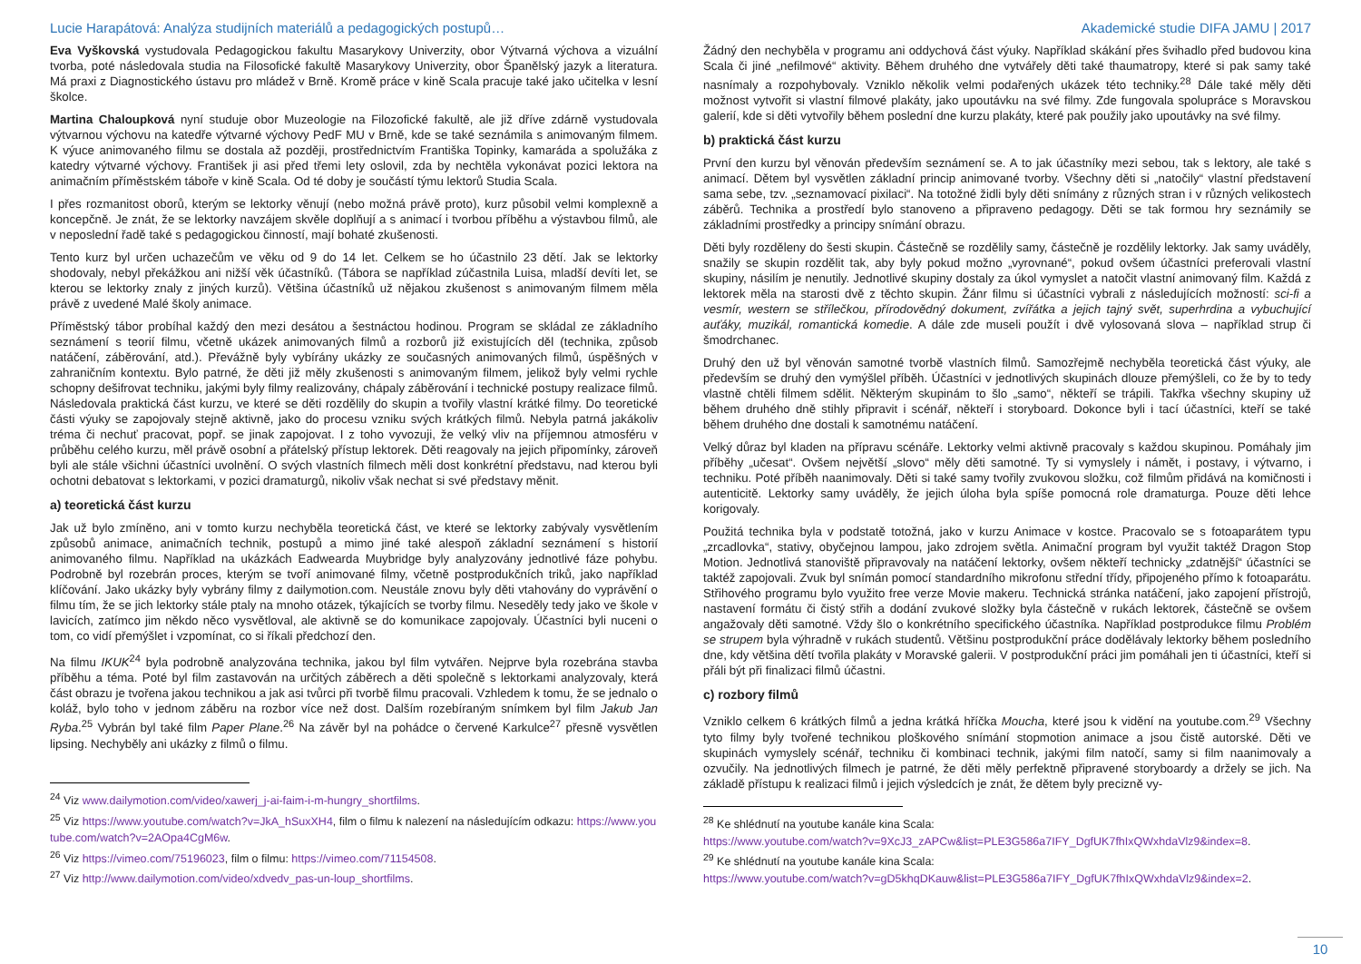Lucie Harapátová: Analýza studijních materiálů a pedagogických postupů… Akademické studie DIFA JAMU | 2017
Eva Vyškovská vystudovala Pedagogickou fakultu Masarykovy Univerzity, obor Výtvarná výchova a vizuální tvorba, poté následovala studia na Filosofické fakultě Masarykovy Univerzity, obor Španělský jazyk a literatura. Má praxi z Diagnostického ústavu pro mládež v Brně. Kromě práce v kině Scala pracuje také jako učitelka v lesní školce.
Martina Chaloupková nyní studuje obor Muzeologie na Filozofické fakultě, ale již dříve zdárně vystudovala výtvarnou výchovu na katedře výtvarné výchovy PedF MU v Brně, kde se také seznámila s animovaným filmem. K výuce animovaného filmu se dostala až později, prostřednictvím Františka Topinky, kamaráda a spolužáka z katedry výtvarné výchovy. František ji asi před třemi lety oslovil, zda by nechtěla vykonávat pozici lektora na animačním příměstském táboře v kině Scala. Od té doby je součástí týmu lektorů Studia Scala.
I přes rozmanitost oborů, kterým se lektorky věnují (nebo možná právě proto), kurz působil velmi komplexně a koncepčně. Je znát, že se lektorky navzájem skvěle doplňují a s animací i tvorbou příběhu a výstavbou filmů, ale v neposlední řadě také s pedagogickou činností, mají bohaté zkušenosti.
Tento kurz byl určen uchazečům ve věku od 9 do 14 let. Celkem se ho účastnilo 23 dětí. Jak se lektorky shodovaly, nebyl překážkou ani nižší věk účastníků. (Tábora se například zúčastnila Luisa, mladší devíti let, se kterou se lektorky znaly z jiných kurzů). Většina účastníků už nějakou zkušenost s animovaným filmem měla právě z uvedené Malé školy animace.
Příměstský tábor probíhal každý den mezi desátou a šestnáctou hodinou. Program se skládal ze základního seznámení s teorií filmu, včetně ukázek animovaných filmů a rozborů již existujících děl (technika, způsob natáčení, záběrování, atd.). Převážně byly vybírány ukázky ze současných animovaných filmů, úspěšných v zahraničním kontextu. Bylo patrné, že děti již měly zkušenosti s animovaným filmem, jelikož byly velmi rychle schopny dešifrovat techniku, jakými byly filmy realizovány, chápaly záběrování i technické postupy realizace filmů. Následovala praktická část kurzu, ve které se děti rozdělily do skupin a tvořily vlastní krátké filmy. Do teoretické části výuky se zapojovaly stejně aktivně, jako do procesu vzniku svých krátkých filmů. Nebyla patrná jakákoliv tréma či nechuť pracovat, popř. se jinak zapojovat. I z toho vyvozuji, že velký vliv na příjemnou atmosféru v průběhu celého kurzu, měl právě osobní a přátelský přístup lektorek. Děti reagovaly na jejich připomínky, zároveň byli ale stále všichni účastníci uvolnění. O svých vlastních filmech měli dost konkrétní představu, nad kterou byli ochotni debatovat s lektorkami, v pozici dramaturgů, nikoliv však nechat si své představy měnit.
a) teoretická část kurzu
Jak už bylo zmíněno, ani v tomto kurzu nechyběla teoretická část, ve které se lektorky zabývaly vysvětlením způsobů animace, animačních technik, postupů a mimo jiné také alespoň základní seznámení s historií animovaného filmu. Například na ukázkách Eadwearda Muybridge byly analyzovány jednotlivé fáze pohybu. Podrobně byl rozebrán proces, kterým se tvoří animované filmy, včetně postprodukčních triků, jako například klíčování. Jako ukázky byly vybrány filmy z dailymotion.com. Neustále znovu byly děti vtahovány do vyprávění o filmu tím, že se jich lektorky stále ptaly na mnoho otázek, týkajících se tvorby filmu. Neseděly tedy jako ve škole v lavicích, zatímco jim někdo něco vysvětloval, ale aktivně se do komunikace zapojovaly. Účastníci byli nuceni o tom, co vidí přemýšlet i vzpomínat, co si říkali předchozí den.
Na filmu IKUK<sup>24</sup> byla podrobně analyzována technika, jakou byl film vytvářen. Nejprve byla rozebrána stavba příběhu a téma. Poté byl film zastavován na určitých záběrech a děti společně s lektorkami analyzovaly, která část obrazu je tvořena jakou technikou a jak asi tvůrci při tvorbě filmu pracovali. Vzhledem k tomu, že se jednalo o koláž, bylo toho v jednom záběru na rozbor více než dost. Dalším rozebíraným snímkem byl film Jakub Jan Ryba.<sup>25</sup> Vybrán byl také film Paper Plane.<sup>26</sup> Na závěr byl na pohádce o červené Karkulce<sup>27</sup> přesně vysvětlen lipsing. Nechyběly ani ukázky z filmů o filmu.
<sup>24</sup> Viz www.dailymotion.com/video/xawerj_j-ai-faim-i-m-hungry_shortfilms.
<sup>25</sup> Viz https://www.youtube.com/watch?v=JkA_hSuxXH4, film o filmu k nalezení na následujícím odkazu: https://www.youtube.com/watch?v=2AOpa4CgM6w.
<sup>26</sup> Viz https://vimeo.com/75196023, film o filmu: https://vimeo.com/71154508.
<sup>27</sup> Viz http://www.dailymotion.com/video/xdvedv_pas-un-loup_shortfilms.
Žádný den nechyběla v programu ani oddychová část výuky. Například skákání přes švihadlo před budovou kina Scala či jiné „nefilmové“ aktivity. Během druhého dne vytvářely děti také thaumatropy, které si pak samy také nasnímaly a rozpohybovaly. Vzniklo několik velmi podařených ukázek této techniky.<sup>28</sup> Dále také měly děti možnost vytvořit si vlastní filmové plakáty, jako upoutávku na své filmy. Zde fungovala spolupráce s Moravskou galerií, kde si děti vytvořily během poslední dne kurzu plakáty, které pak použily jako upoutávky na své filmy.
b) praktická část kurzu
První den kurzu byl věnován především seznámení se. A to jak účastníky mezi sebou, tak s lektory, ale také s animací. Dětem byl vysvětlen základní princip animované tvorby. Všechny děti si „natočily“ vlastní představení sama sebe, tzv. „seznamovací pixilaci“. Na totožné židli byly děti snímány z různých stran i v různých velikostech záběrů. Technika a prostředí bylo stanoveno a připraveno pedagogy. Děti se tak formou hry seznámily se základními prostředky a principy snímání obrazu.
Děti byly rozděleny do šesti skupin. Částečně se rozdělily samy, částečně je rozdělily lektorky. Jak samy uváděly, snažily se skupin rozdělit tak, aby byly pokud možno „vyrovnané“, pokud ovšem účastníci preferovali vlastní skupiny, násilím je nenutily. Jednotlivé skupiny dostaly za úkol vymyslet a natočit vlastní animovaný film. Každá z lektorek měla na starosti dvě z těchto skupin. Žánr filmu si účastníci vybrali z následujících možností: sci-fi a vesmír, western se střílečkou, přírodovědný dokument, zvířátka a jejich tajný svět, superhrdina a vybuchující auťáky, muzikál, romantická komedie. A dále zde museli použít i dvě vylosovaná slova – například strup či šmodrchanec.
Druhý den už byl věnován samotné tvorbě vlastních filmů. Samozřejmě nechyběla teoretická část výuky, ale především se druhý den vymýšlel příběh. Účastníci v jednotlivých skupinách dlouze přemýšleli, co že by to tedy vlastně chtěli filmem sdělit. Některým skupinám to šlo „samo“, někteří se trápili. Takřka všechny skupiny už během druhého dně stihly připravit i scénář, někteří i storyboard. Dokonce byli i tací účastníci, kteří se také během druhého dne dostali k samotnému natáčení.
Velký důraz byl kladen na přípravu scénáře. Lektorky velmi aktivně pracovaly s každou skupinou. Pomáhaly jim příběhy „učesat“. Ovšem největší „slovo“ měly děti samotné. Ty si vymyslely i námět, i postavy, i výtvarno, i techniku. Poté příběh naanimovaly. Děti si také samy tvořily zvukovou složku, což filmům přidává na komičnosti i autenticitě. Lektorky samy uváděly, že jejich úloha byla spíše pomocná role dramaturga. Pouze děti lehce korigovaly.
Použitá technika byla v podstatě totožná, jako v kurzu Animace v kostce. Pracovalo se s fotoaparátem typu „zrcadlovka“, stativy, obyčejnou lampou, jako zdrojem světla. Animační program byl využit taktéž Dragon Stop Motion. Jednotlivá stanoviště připravovaly na natáčení lektorky, ovšem někteří technicky „zdatnější“ účastníci se taktéž zapojovali. Zvuk byl snímán pomocí standardního mikrofonu střední třídy, připojeného přímo k fotoaparátu. Střihového programu bylo využito free verze Movie makeru. Technická stránka natáčení, jako zapojení přístrojů, nastavení formátu či čistý střih a dodání zvukové složky byla částečně v rukách lektorek, částečně se ovšem angažovaly děti samotné. Vždy šlo o konkrétního specifického účastníka. Například postprodukce filmu Problém se strupem byla výhradně v rukách studentů. Většinu postprodukční práce dodělávaly lektorky během posledního dne, kdy většina dětí tvořila plakáty v Moravské galerii. V postprodukční práci jim pomáhali jen ti účastníci, kteří si přáli být při finalizaci filmů účastni.
c) rozbory filmů
Vzniklo celkem 6 krátkých filmů a jedna krátká hříčka Moucha, které jsou k vidění na youtube.com.<sup>29</sup> Všechny tyto filmy byly tvořené technikou ploškového snímání stopmotion animace a jsou čistě autorské. Děti ve skupinách vymyslely scénář, techniku či kombinaci technik, jakými film natočí, samy si film naanimovaly a ozvučily. Na jednotlivých filmech je patrné, že děti měly perfektně připravené storyboardy a držely se jich. Na základě přístupu k realizaci filmů i jejich výsledcích je znát, že dětem byly precizně vy-
<sup>28</sup> Ke shlédnutí na youtube kanále kina Scala:
https://www.youtube.com/watch?v=9XcJ3_zAPCw&list=PLE3G586a7IFY_DgfUK7fhIxQWxhdaVlz9&index=8.
<sup>29</sup> Ke shlédnutí na youtube kanále kina Scala:
https://www.youtube.com/watch?v=gD5khqDKauw&list=PLE3G586a7IFY_DgfUK7fhIxQWxhdaVlz9&index=2.
10